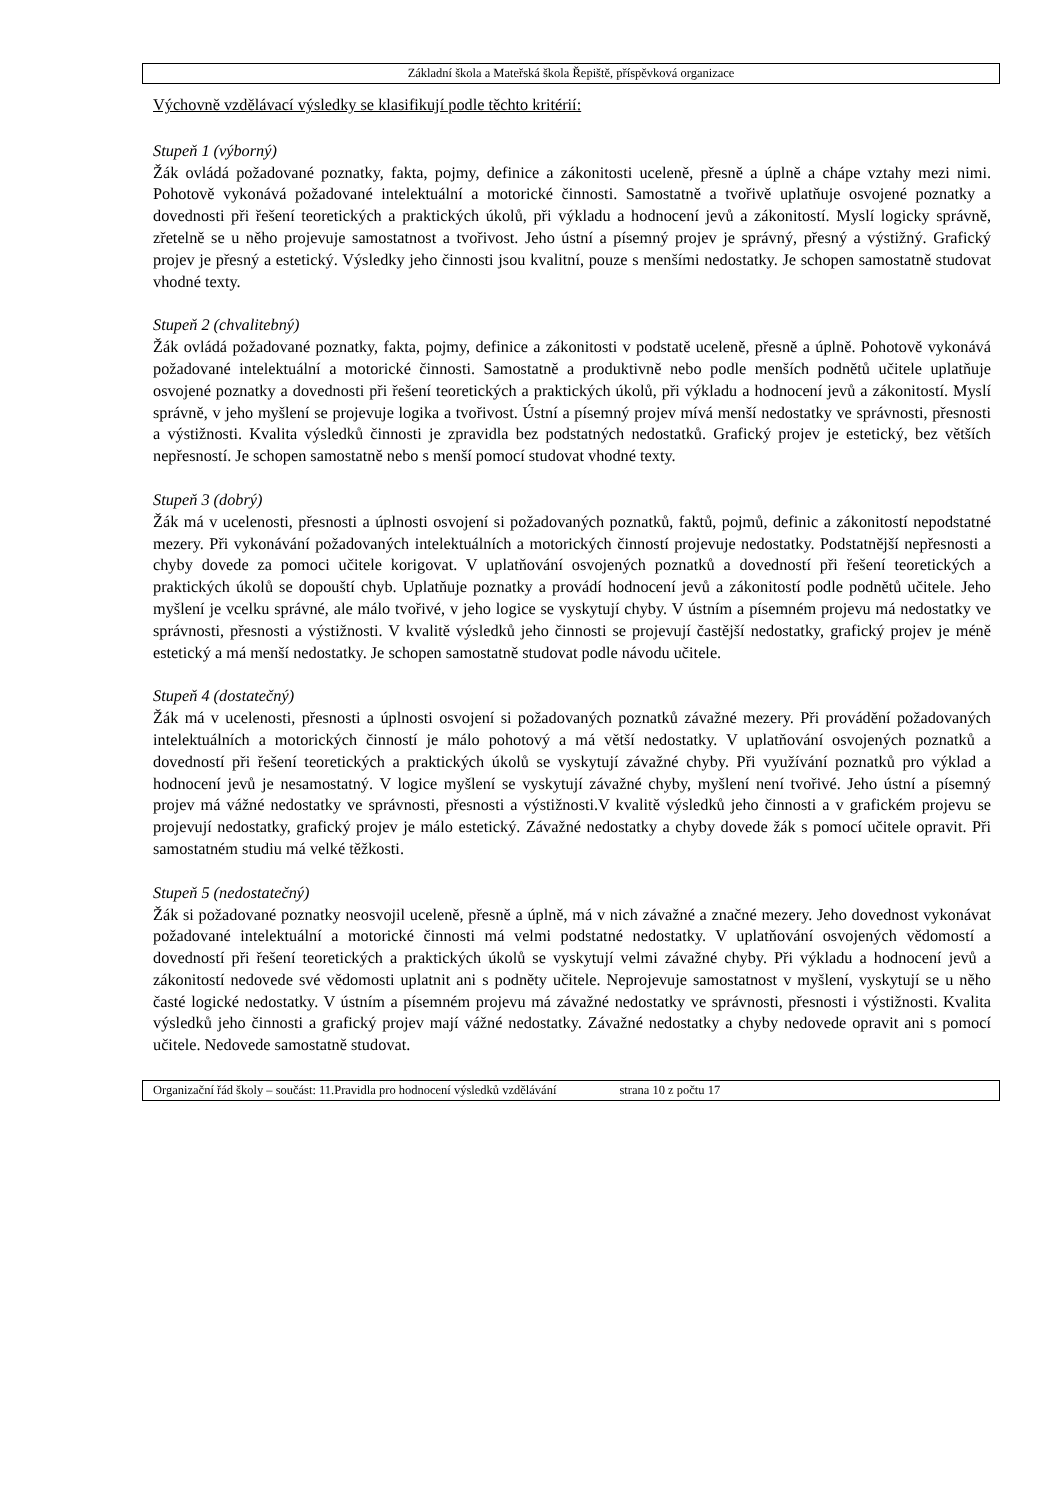Základní škola a Mateřská škola Řepiště, příspěvková organizace
Výchovně vzdělávací výsledky se klasifikují podle těchto kritérií:
Stupeň 1 (výborný)
Žák ovládá požadované poznatky, fakta, pojmy, definice a zákonitosti uceleně, přesně a úplně a chápe vztahy mezi nimi. Pohotově vykonává požadované intelektuální a motorické činnosti. Samostatně a tvořivě uplatňuje osvojené poznatky a dovednosti při řešení teoretických a praktických úkolů, při výkladu a hodnocení jevů a zákonitostí. Myslí logicky správně, zřetelně se u něho projevuje samostatnost a tvořivost. Jeho ústní a písemný projev je správný, přesný a výstižný. Grafický projev je přesný a estetický. Výsledky jeho činnosti jsou kvalitní, pouze s menšími nedostatky. Je schopen samostatně studovat vhodné texty.
Stupeň 2 (chvalitebný)
Žák ovládá požadované poznatky, fakta, pojmy, definice a zákonitosti v podstatě uceleně, přesně a úplně. Pohotově vykonává požadované intelektuální a motorické činnosti. Samostatně a produktivně nebo podle menších podnětů učitele uplatňuje osvojené poznatky a dovednosti při řešení teoretických a praktických úkolů, při výkladu a hodnocení jevů a zákonitostí. Myslí správně, v jeho myšlení se projevuje logika a tvořivost. Ústní a písemný projev mívá menší nedostatky ve správnosti, přesnosti a výstižnosti. Kvalita výsledků činnosti je zpravidla bez podstatných nedostatků. Grafický projev je estetický, bez větších nepřesností. Je schopen samostatně nebo s menší pomocí studovat vhodné texty.
Stupeň 3 (dobrý)
Žák má v ucelenosti, přesnosti a úplnosti osvojení si požadovaných poznatků, faktů, pojmů, definic a zákonitostí nepodstatné mezery. Při vykonávání požadovaných intelektuálních a motorických činností projevuje nedostatky. Podstatnější nepřesnosti a chyby dovede za pomoci učitele korigovat. V uplatňování osvojených poznatků a dovedností při řešení teoretických a praktických úkolů se dopouští chyb. Uplatňuje poznatky a provádí hodnocení jevů a zákonitostí podle podnětů učitele. Jeho myšlení je vcelku správné, ale málo tvořivé, v jeho logice se vyskytují chyby. V ústním a písemném projevu má nedostatky ve správnosti, přesnosti a výstižnosti. V kvalitě výsledků jeho činnosti se projevují častější nedostatky, grafický projev je méně estetický a má menší nedostatky. Je schopen samostatně studovat podle návodu učitele.
Stupeň 4 (dostatečný)
Žák má v ucelenosti, přesnosti a úplnosti osvojení si požadovaných poznatků závažné mezery. Při provádění požadovaných intelektuálních a motorických činností je málo pohotový a má větší nedostatky. V uplatňování osvojených poznatků a dovedností při řešení teoretických a praktických úkolů se vyskytují závažné chyby. Při využívání poznatků pro výklad a hodnocení jevů je nesamostatný. V logice myšlení se vyskytují závažné chyby, myšlení není tvořivé. Jeho ústní a písemný projev má vážné nedostatky ve správnosti, přesnosti a výstižnosti.V kvalitě výsledků jeho činnosti a v grafickém projevu se projevují nedostatky, grafický projev je málo estetický. Závažné nedostatky a chyby dovede žák s pomocí učitele opravit. Při samostatném studiu má velké těžkosti.
Stupeň 5 (nedostatečný)
Žák si požadované poznatky neosvojil uceleně, přesně a úplně, má v nich závažné a značné mezery. Jeho dovednost vykonávat požadované intelektuální a motorické činnosti má velmi podstatné nedostatky. V uplatňování osvojených vědomostí a dovedností při řešení teoretických a praktických úkolů se vyskytují velmi závažné chyby. Při výkladu a hodnocení jevů a zákonitostí nedovede své vědomosti uplatnit ani s podněty učitele. Neprojevuje samostatnost v myšlení, vyskytují se u něho časté logické nedostatky. V ústním a písemném projevu má závažné nedostatky ve správnosti, přesnosti i výstižnosti. Kvalita výsledků jeho činnosti a grafický projev mají vážné nedostatky. Závažné nedostatky a chyby nedovede opravit ani s pomocí učitele. Nedovede samostatně studovat.
Organizační řád školy – součást: 11.Pravidla pro hodnocení výsledků vzdělávání strana 10 z počtu 17